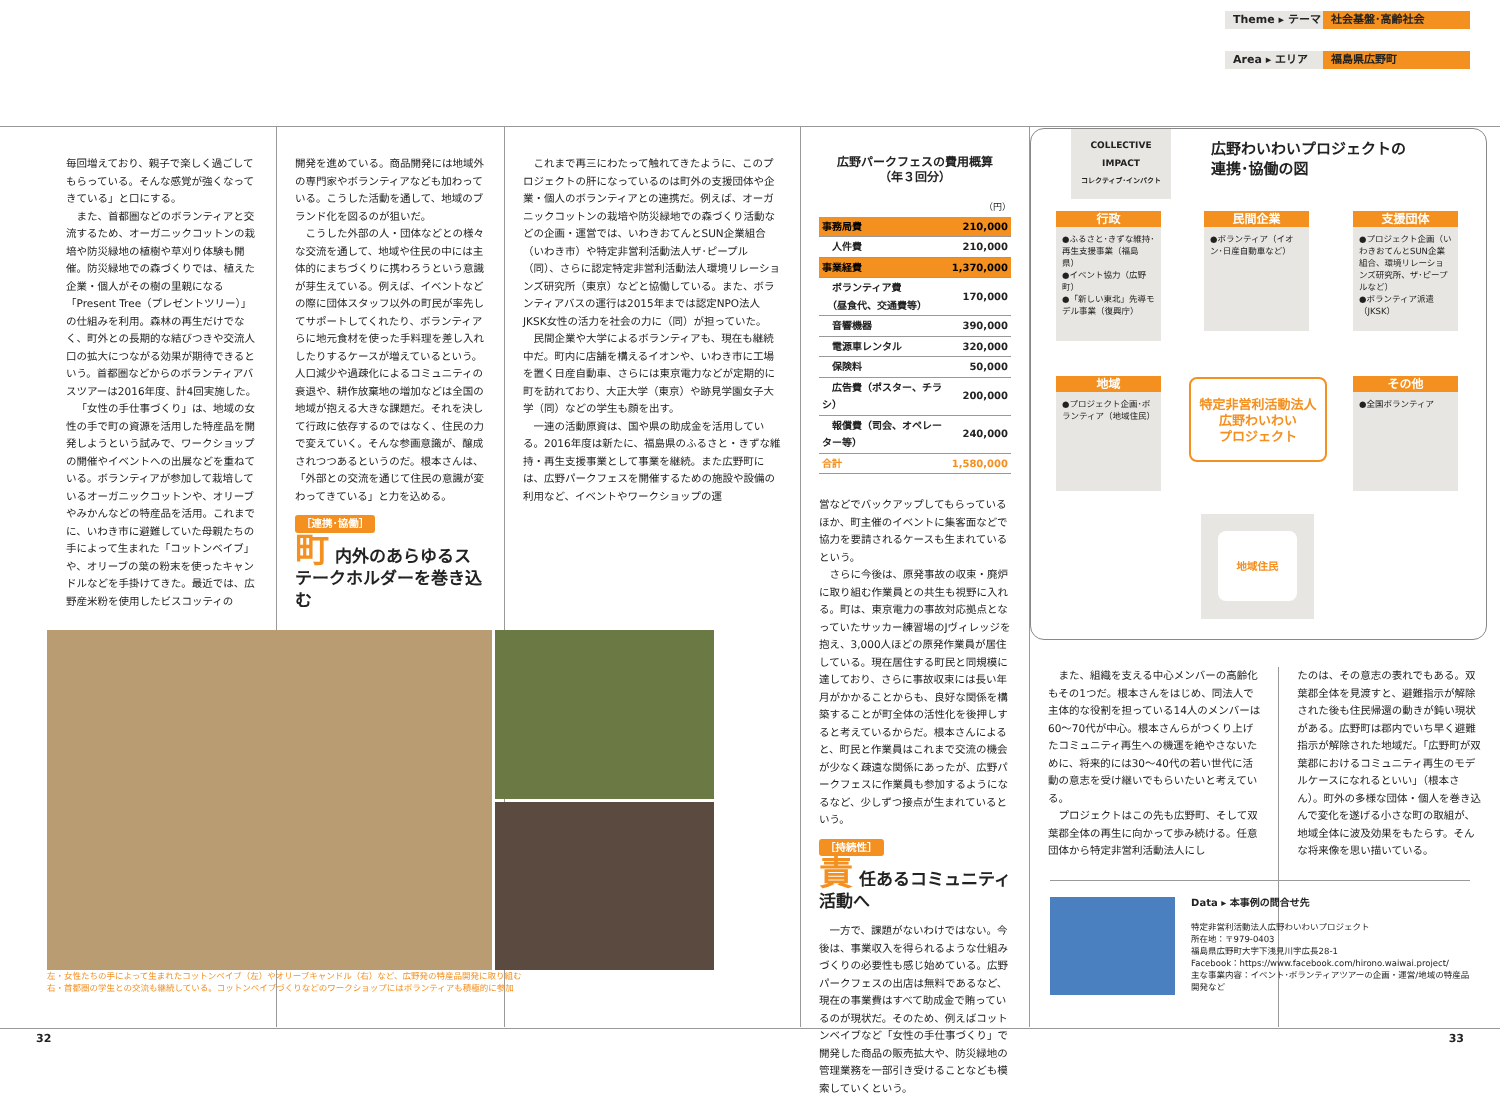Theme ▸ テーマ 社会基盤･高齢社会
Area ▸ エリア 福島県広野町
毎回増えており、親子で楽しく過ごしてもらっている。そんな感覚が強くなってきている」と口にする。
また、首都圏などのボランティアと交流するため、オーガニックコットンの栽培や防災緑地の植樹や草刈り体験も開催。防災緑地での森づくりでは、植えた企業・個人がその樹の里親になる「Present Tree（プレゼントツリー）」の仕組みを利用。森林の再生だけでなく、町外との長期的な結びつきや交流人口の拡大につながる効果が期待できるという。首都圏などからのボランティアバスツアーは2016年度、計4回実施した。
「女性の手仕事づくり」は、地域の女性の手で町の資源を活用した特産品を開発しようという試みで、ワークショップの開催やイベントへの出展などを重ねている。ボランティアが参加して栽培しているオーガニックコットンや、オリーブやみかんなどの特産品を活用。これまでに、いわき市に避難していた母親たちの手によって生まれた「コットンベイブ」や、オリーブの葉の粉末を使ったキャンドルなどを手掛けてきた。最近では、広野産米粉を使用したビスコッティの
開発を進めている。商品開発には地域外の専門家やボランティアなども加わっている。こうした活動を通して、地域のブランド化を図るのが狙いだ。
こうした外部の人・団体などとの様々な交流を通して、地域や住民の中には主体的にまちづくりに携わろうという意識が芽生えている。例えば、イベントなどの際に団体スタッフ以外の町民が率先してサポートしてくれたり、ボランティアらに地元食材を使った手料理を差し入れしたりするケースが増えているという。人口減少や過疎化によるコミュニティの衰退や、耕作放棄地の増加などは全国の地域が抱える大きな課題だ。それを決して行政に依存するのではなく、住民の力で変えていく。そんな参画意識が、醸成されつつあるというのだ。根本さんは、「外部との交流を通じて住民の意識が変わってきている」と力を込める。
［連携･協働］
町 内外のあらゆるステークホルダーを巻き込む
これまで再三にわたって触れてきたように、このプロジェクトの肝になっているのは町外の支援団体や企業・個人のボランティアとの連携だ。例えば、オーガニックコットンの栽培や防災緑地での森づくり活動などの企画・運営では、いわきおてんとSUN企業組合（いわき市）や特定非営利活動法人ザ･ピープル（同）、さらに認定特定非営利活動法人環境リレーションズ研究所（東京）などと協働している。また、ボランティアバスの運行は2015年までは認定NPO法人JKSK女性の活力を社会の力に（同）が担っていた。
民間企業や大学によるボランティアも、現在も継続中だ。町内に店舗を構えるイオンや、いわき市に工場を置く日産自動車、さらには東京電力などが定期的に町を訪れており、大正大学（東京）や跡見学園女子大学（同）などの学生も顔を出す。
一連の活動原資は、国や県の助成金を活用している。2016年度は新たに、福島県のふるさと・きずな維持・再生支援事業として事業を継続。また広野町には、広野パークフェスを開催するための施設や設備の利用など、イベントやワークショップの運
広野パークフェスの費用概算
（年３回分）
（円）
| 事務局費 | 210,000 |
| 人件費 | 210,000 |
| 事業経費 | 1,370,000 |
| ボランティア費 （昼食代、交通費等） | 170,000 |
| 音響機器 | 390,000 |
| 電源車レンタル | 320,000 |
| 保険料 | 50,000 |
| 広告費（ポスター、チラシ） | 200,000 |
| 報償費（司会、オペレーター等） | 240,000 |
| 合計 | 1,580,000 |
営などでバックアップしてもらっているほか、町主催のイベントに集客面などで協力を要請されるケースも生まれているという。
さらに今後は、原発事故の収束・廃炉に取り組む作業員との共生も視野に入れる。町は、東京電力の事故対応拠点となっていたサッカー練習場のJヴィレッジを抱え、3,000人ほどの原発作業員が居住している。現在居住する町民と同規模に達しており、さらに事故収束には長い年月がかかることからも、良好な関係を構築することが町全体の活性化を後押しすると考えているからだ。根本さんによると、町民と作業員はこれまで交流の機会が少なく疎遠な関係にあったが、広野パークフェスに作業員も参加するようになるなど、少しずつ接点が生まれているという。
［持続性］
責 任あるコミュニティ活動へ
一方で、課題がないわけではない。今後は、事業収入を得られるような仕組みづくりの必要性も感じ始めている。広野パークフェスの出店は無料であるなど、現在の事業費はすべて助成金で賄っているのが現状だ。そのため、例えばコットンベイブなど「女性の手仕事づくり」で開発した商品の販売拡大や、防災緑地の管理業務を一部引き受けることなども模索していくという。
また、組織を支える中心メンバーの高齢化もその1つだ。根本さんをはじめ、同法人で主体的な役割を担っている14人のメンバーは60〜70代が中心。根本さんらがつくり上げたコミュニティ再生への機運を絶やさないために、将来的には30〜40代の若い世代に活動の意志を受け継いでもらいたいと考えている。
プロジェクトはこの先も広野町、そして双葉郡全体の再生に向かって歩み続ける。任意団体から特定非営利活動法人にし
たのは、その意志の表れでもある。双葉郡全体を見渡すと、避難指示が解除された後も住民帰還の動きが鈍い現状がある。広野町は郡内でいち早く避難指示が解除された地域だ。「広野町が双葉郡におけるコミュニティ再生のモデルケースになれるといい」（根本さん）。町外の多様な団体・個人を巻き込んで変化を遂げる小さな町の取組が、地域全体に波及効果をもたらす。そんな将来像を思い描いている。
COLLECTIVE IMPACT
コレクティブ･インパクト
広野わいわいプロジェクトの
連携･協働の図
行政
●ふるさと･きずな維持･再生支援事業（福島県）
●イベント協力（広野町）
●「新しい東北」先導モデル事業（復興庁）
民間企業
●ボランティア（イオン･日産自動車など）
支援団体
●プロジェクト企画（いわきおてんとSUN企業組合、環境リレーションズ研究所、ザ･ピープルなど）
●ボランティア派遣（JKSK）
地域
●プロジェクト企画･ボランティア（地域住民）
特定非営利活動法人
広野わいわい
プロジェクト
その他
●全国ボランティア
地域住民
Data ▸ 本事例の問合せ先
特定非営利活動法人広野わいわいプロジェクト
所在地：〒979-0403
福島県広野町大字下浅見川字広長28-1
Facebook：https://www.facebook.com/hirono.waiwai.project/
主な事業内容：イベント･ボランティアツアーの企画・運営/地域の特産品開発など
左・女性たちの手によって生まれたコットンベイブ（左）やオリーブキャンドル（右）など、広野発の特産品開発に取り組む
右・首都圏の学生との交流も継続している。コットンベイブづくりなどのワークショップにはボランティアも積極的に参加
32 33